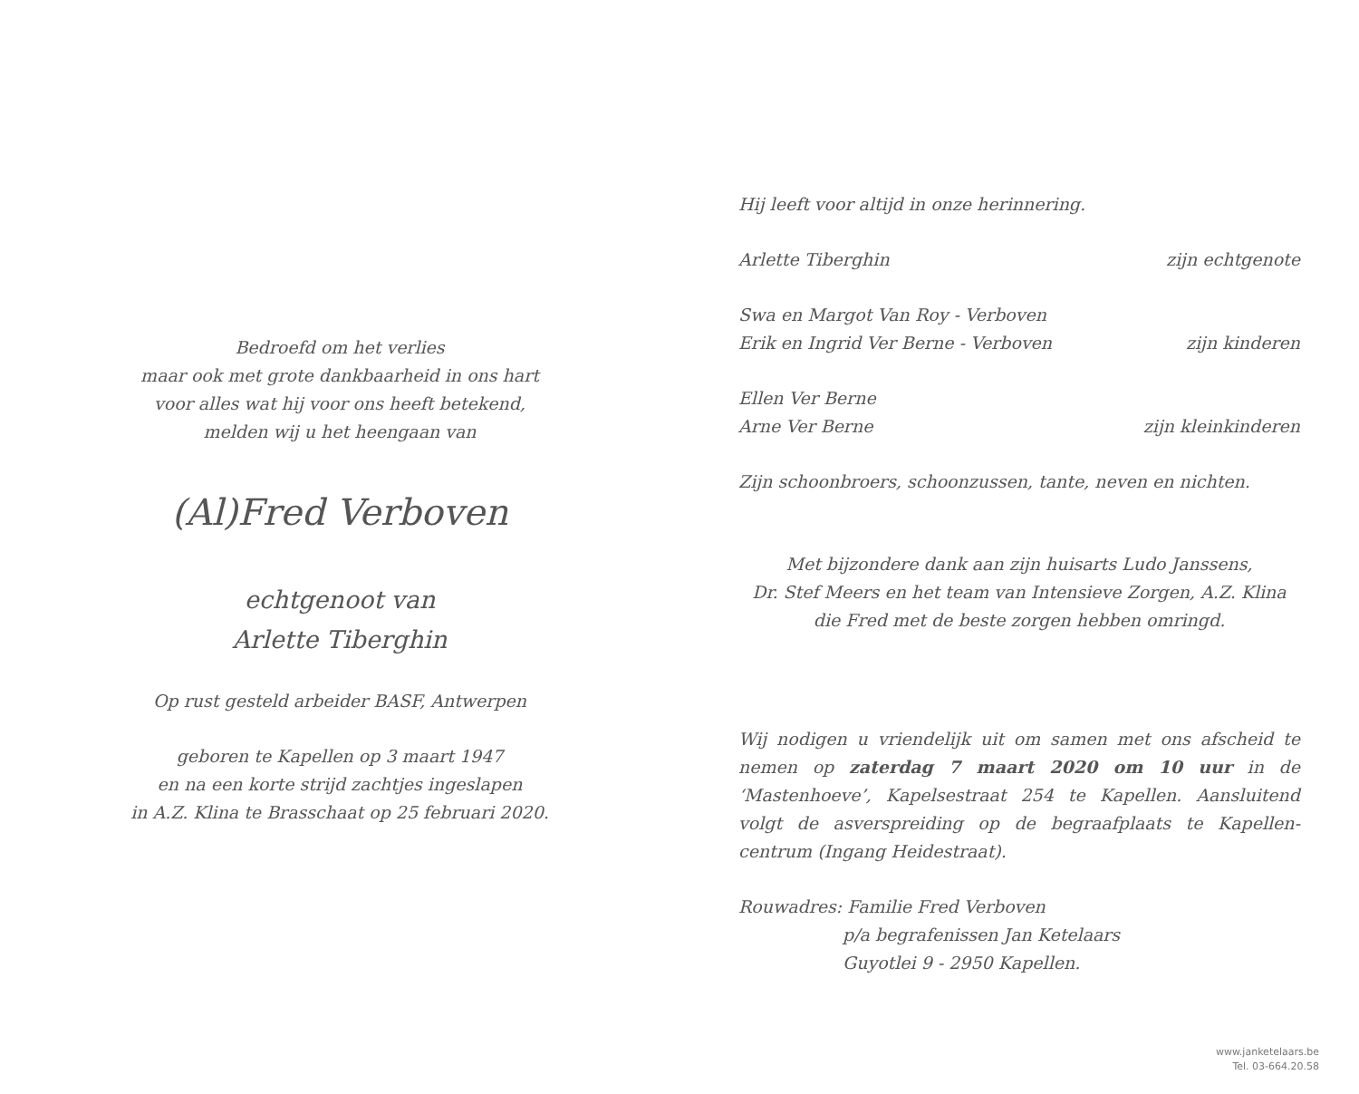Bedroefd om het verlies
maar ook met grote dankbaarheid in ons hart
voor alles wat hij voor ons heeft betekend,
melden wij u het heengaan van
(Al)Fred Verboven
echtgenoot van
Arlette Tiberghin
Op rust gesteld arbeider BASF, Antwerpen
geboren te Kapellen op 3 maart 1947
en na een korte strijd zachtjes ingeslapen
in A.Z. Klina te Brasschaat op 25 februari 2020.
Hij leeft voor altijd in onze herinnering.
Arlette Tiberghin zijn echtgenote
Swa en Margot Van Roy - Verboven
Erik en Ingrid Ver Berne - Verboven zijn kinderen
Ellen Ver Berne
Arne Ver Berne zijn kleinkinderen
Zijn schoonbroers, schoonzussen, tante, neven en nichten.
Met bijzondere dank aan zijn huisarts Ludo Janssens,
Dr. Stef Meers en het team van Intensieve Zorgen, A.Z. Klina
die Fred met de beste zorgen hebben omringd.
Wij nodigen u vriendelijk uit om samen met ons afscheid te nemen op zaterdag 7 maart 2020 om 10 uur in de ‘Mastenhoeve’, Kapelsestraat 254 te Kapellen. Aansluitend volgt de asverspreiding op de begraafplaats te Kapellen-centrum (Ingang Heidestraat).
Rouwadres: Familie Fred Verboven
p/a begrafenissen Jan Ketelaars
Guyotlei 9 - 2950 Kapellen.
www.janketelaars.be
Tel. 03-664.20.58